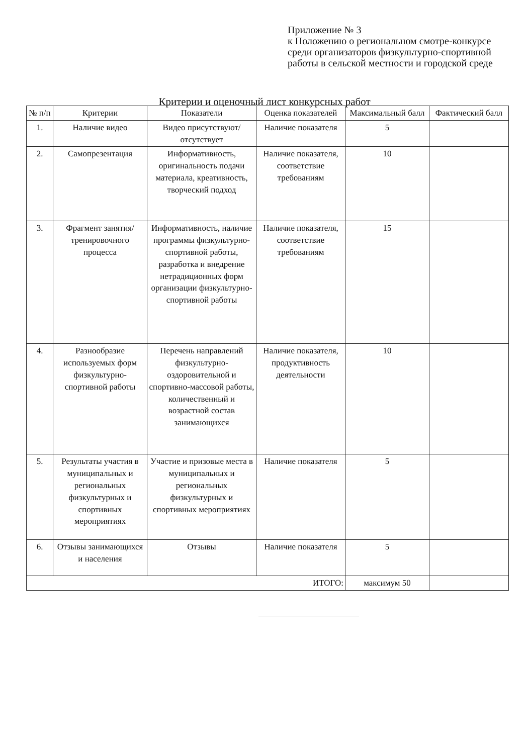Приложение № 3
к Положению о региональном смотре-конкурсе среди организаторов физкультурно-спортивной работы в сельской местности и городской среде
Критерии и оценочный лист конкурсных работ
| № п/п | Критерии | Показатели | Оценка показателей | Максимальный балл | Фактический балл |
| --- | --- | --- | --- | --- | --- |
| 1. | Наличие видео | Видео присутствуют/ отсутствует | Наличие показателя | 5 | |
| 2. | Самопрезентация | Информативность, оригинальность подачи материала, креативность, творческий подход | Наличие показателя, соответствие требованиям | 10 | |
| 3. | Фрагмент занятия/тренировочного процесса | Информативность, наличие программы физкультурно-спортивной работы, разработка и внедрение нетрадиционных форм организации физкультурно-спортивной работы | Наличие показателя, соответствие требованиям | 15 | |
| 4. | Разнообразие используемых форм физкультурно-спортивной работы | Перечень направлений физкультурно-оздоровительной и спортивно-массовой работы, количественный и возрастной состав занимающихся | Наличие показателя, продуктивность деятельности | 10 | |
| 5. | Результаты участия в муниципальных и региональных физкультурных и спортивных мероприятиях | Участие и призовые места в муниципальных и региональных физкультурных и спортивных мероприятиях | Наличие показателя | 5 | |
| 6. | Отзывы занимающихся и населения | Отзывы | Наличие показателя | 5 | |
| ИТОГО: | | | | максимум 50 | |